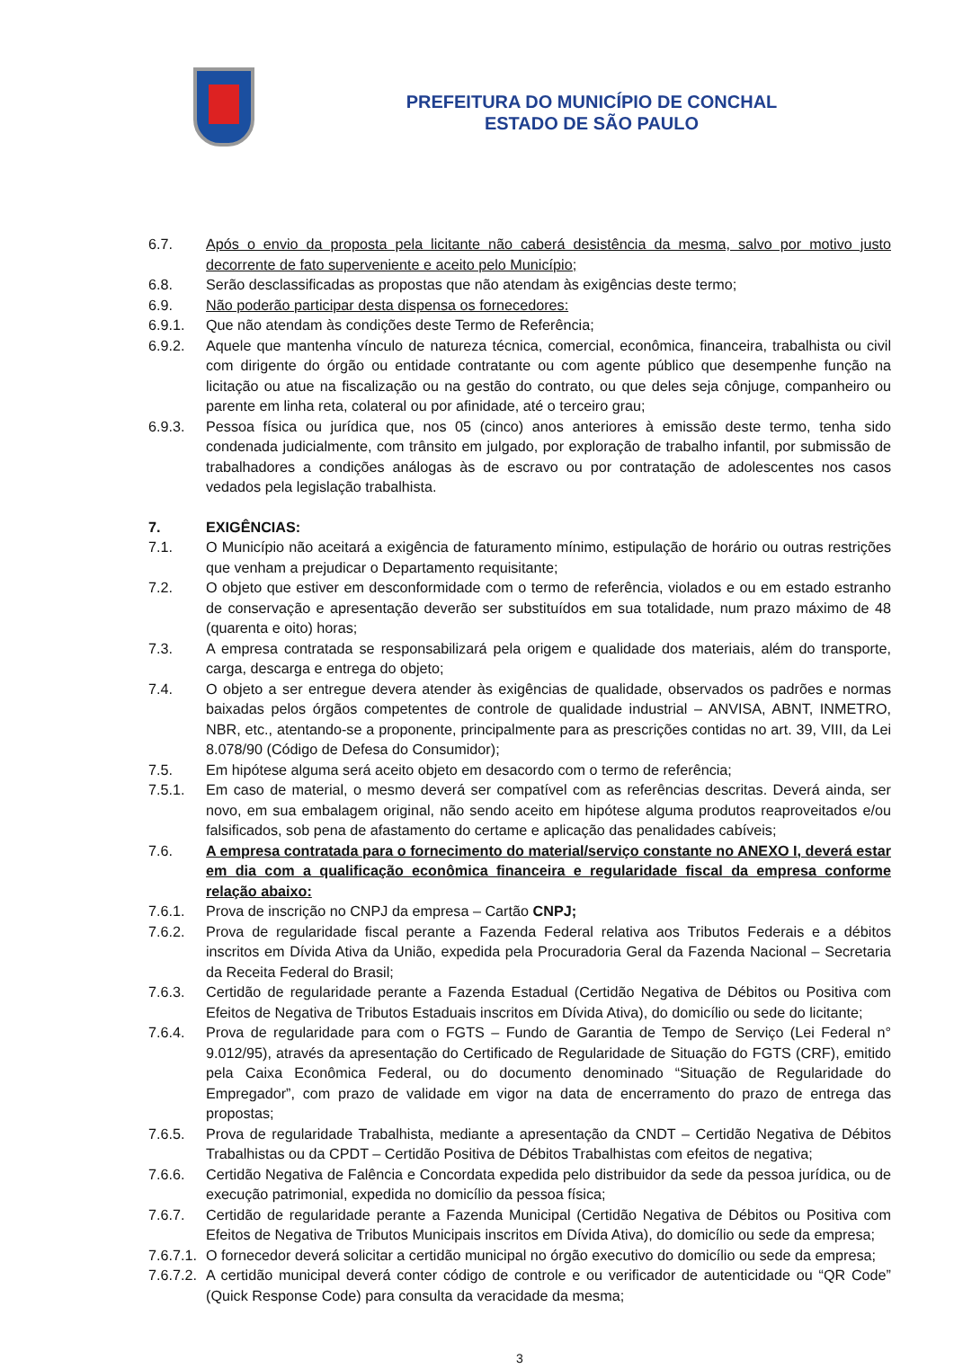PREFEITURA DO MUNICÍPIO DE CONCHAL
ESTADO DE SÃO PAULO
6.7. Após o envio da proposta pela licitante não caberá desistência da mesma, salvo por motivo justo decorrente de fato superveniente e aceito pelo Município;
6.8. Serão desclassificadas as propostas que não atendam às exigências deste termo;
6.9. Não poderão participar desta dispensa os fornecedores:
6.9.1. Que não atendam às condições deste Termo de Referência;
6.9.2. Aquele que mantenha vínculo de natureza técnica, comercial, econômica, financeira, trabalhista ou civil com dirigente do órgão ou entidade contratante ou com agente público que desempenhe função na licitação ou atue na fiscalização ou na gestão do contrato, ou que deles seja cônjuge, companheiro ou parente em linha reta, colateral ou por afinidade, até o terceiro grau;
6.9.3. Pessoa física ou jurídica que, nos 05 (cinco) anos anteriores à emissão deste termo, tenha sido condenada judicialmente, com trânsito em julgado, por exploração de trabalho infantil, por submissão de trabalhadores a condições análogas às de escravo ou por contratação de adolescentes nos casos vedados pela legislação trabalhista.
7. EXIGÊNCIAS:
7.1. O Município não aceitará a exigência de faturamento mínimo, estipulação de horário ou outras restrições que venham a prejudicar o Departamento requisitante;
7.2. O objeto que estiver em desconformidade com o termo de referência, violados e ou em estado estranho de conservação e apresentação deverão ser substituídos em sua totalidade, num prazo máximo de 48 (quarenta e oito) horas;
7.3. A empresa contratada se responsabilizará pela origem e qualidade dos materiais, além do transporte, carga, descarga e entrega do objeto;
7.4. O objeto a ser entregue devera atender às exigências de qualidade, observados os padrões e normas baixadas pelos órgãos competentes de controle de qualidade industrial – ANVISA, ABNT, INMETRO, NBR, etc., atentando-se a proponente, principalmente para as prescrições contidas no art. 39, VIII, da Lei 8.078/90 (Código de Defesa do Consumidor);
7.5. Em hipótese alguma será aceito objeto em desacordo com o termo de referência;
7.5.1. Em caso de material, o mesmo deverá ser compatível com as referências descritas. Deverá ainda, ser novo, em sua embalagem original, não sendo aceito em hipótese alguma produtos reaproveitados e/ou falsificados, sob pena de afastamento do certame e aplicação das penalidades cabíveis;
7.6. A empresa contratada para o fornecimento do material/serviço constante no ANEXO I, deverá estar em dia com a qualificação econômica financeira e regularidade fiscal da empresa conforme relação abaixo:
7.6.1. Prova de inscrição no CNPJ da empresa – Cartão CNPJ;
7.6.2. Prova de regularidade fiscal perante a Fazenda Federal relativa aos Tributos Federais e a débitos inscritos em Dívida Ativa da União, expedida pela Procuradoria Geral da Fazenda Nacional – Secretaria da Receita Federal do Brasil;
7.6.3. Certidão de regularidade perante a Fazenda Estadual (Certidão Negativa de Débitos ou Positiva com Efeitos de Negativa de Tributos Estaduais inscritos em Dívida Ativa), do domicílio ou sede do licitante;
7.6.4. Prova de regularidade para com o FGTS – Fundo de Garantia de Tempo de Serviço (Lei Federal n° 9.012/95), através da apresentação do Certificado de Regularidade de Situação do FGTS (CRF), emitido pela Caixa Econômica Federal, ou do documento denominado “Situação de Regularidade do Empregador”, com prazo de validade em vigor na data de encerramento do prazo de entrega das propostas;
7.6.5. Prova de regularidade Trabalhista, mediante a apresentação da CNDT – Certidão Negativa de Débitos Trabalhistas ou da CPDT – Certidão Positiva de Débitos Trabalhistas com efeitos de negativa;
7.6.6. Certidão Negativa de Falência e Concordata expedida pelo distribuidor da sede da pessoa jurídica, ou de execução patrimonial, expedida no domicílio da pessoa física;
7.6.7. Certidão de regularidade perante a Fazenda Municipal (Certidão Negativa de Débitos ou Positiva com Efeitos de Negativa de Tributos Municipais inscritos em Dívida Ativa), do domicílio ou sede da empresa;
7.6.7.1.
O fornecedor deverá solicitar a certidão municipal no órgão executivo do domicílio ou sede da empresa;
7.6.7.2.
A certidão municipal deverá conter código de controle e ou verificador de autenticidade ou “QR Code” (Quick Response Code) para consulta da veracidade da mesma;
3